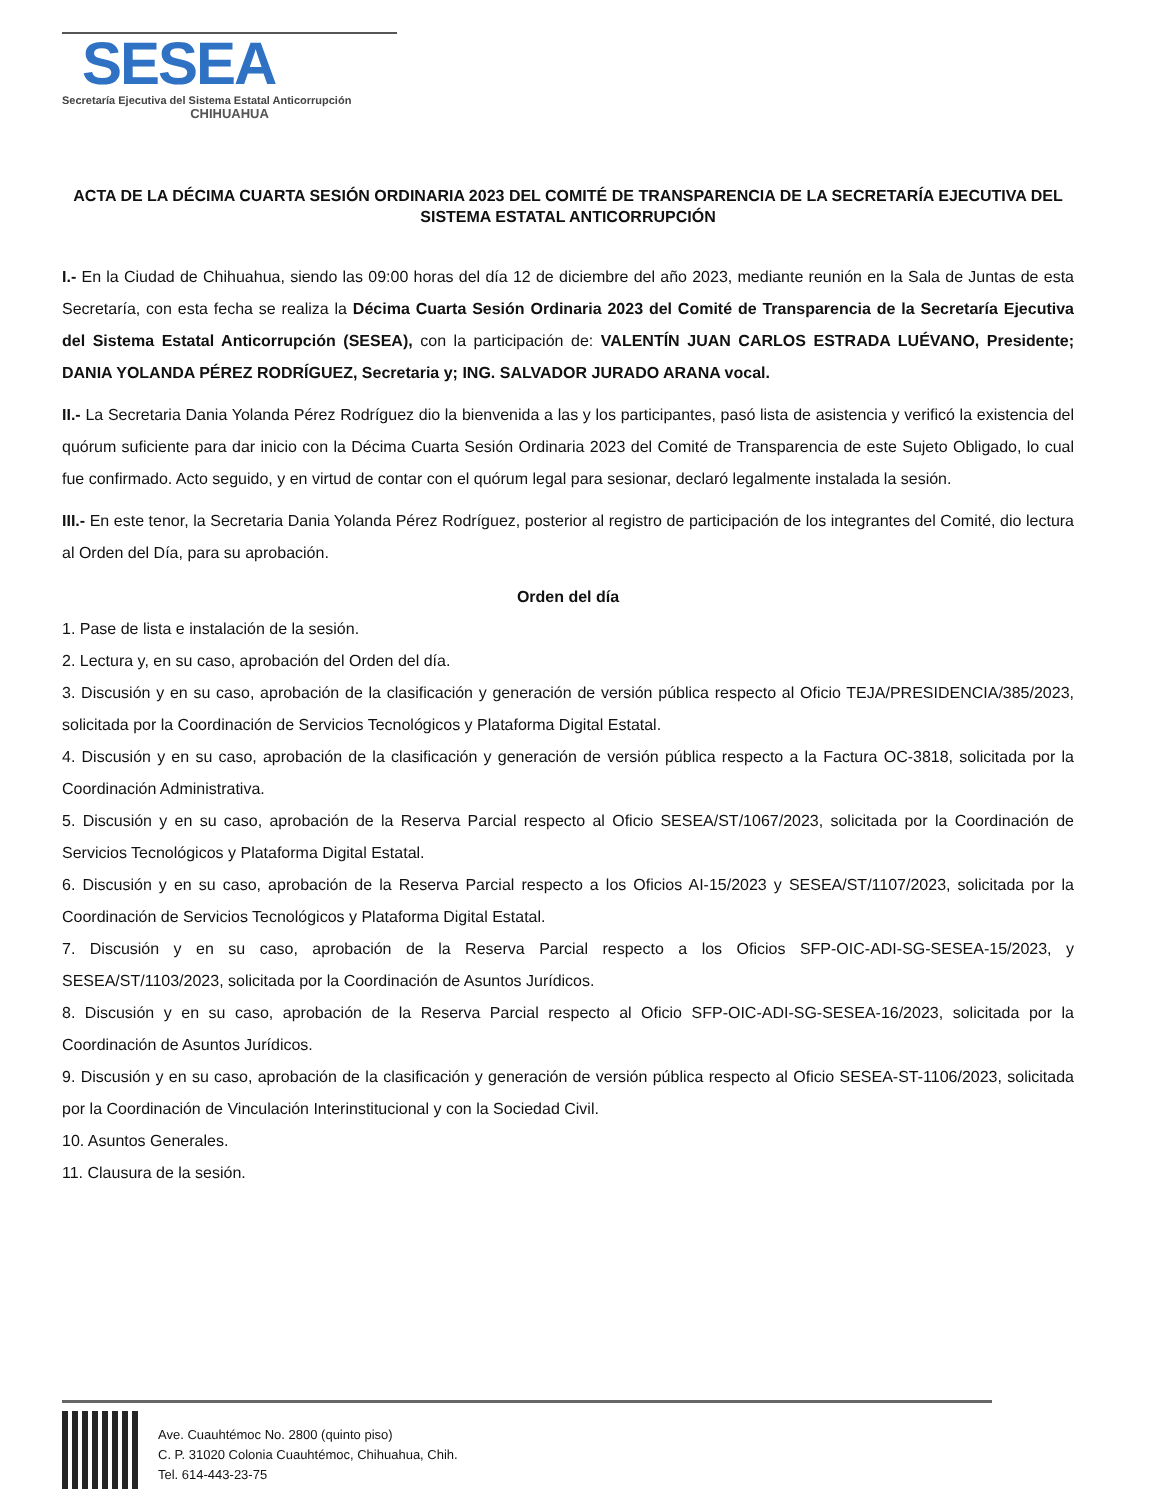SESEA
Secretaría Ejecutiva del Sistema Estatal Anticorrupción
CHIHUAHUA
ACTA DE LA DÉCIMA CUARTA SESIÓN ORDINARIA 2023 DEL COMITÉ DE TRANSPARENCIA DE LA SECRETARÍA EJECUTIVA DEL SISTEMA ESTATAL ANTICORRUPCIÓN
I.- En la Ciudad de Chihuahua, siendo las 09:00 horas del día 12 de diciembre del año 2023, mediante reunión en la Sala de Juntas de esta Secretaría, con esta fecha se realiza la Décima Cuarta Sesión Ordinaria 2023 del Comité de Transparencia de la Secretaría Ejecutiva del Sistema Estatal Anticorrupción (SESEA), con la participación de: VALENTÍN JUAN CARLOS ESTRADA LUÉVANO, Presidente; DANIA YOLANDA PÉREZ RODRÍGUEZ, Secretaria y; ING. SALVADOR JURADO ARANA vocal.
II.- La Secretaria Dania Yolanda Pérez Rodríguez dio la bienvenida a las y los participantes, pasó lista de asistencia y verificó la existencia del quórum suficiente para dar inicio con la Décima Cuarta Sesión Ordinaria 2023 del Comité de Transparencia de este Sujeto Obligado, lo cual fue confirmado. Acto seguido, y en virtud de contar con el quórum legal para sesionar, declaró legalmente instalada la sesión.
III.- En este tenor, la Secretaria Dania Yolanda Pérez Rodríguez, posterior al registro de participación de los integrantes del Comité, dio lectura al Orden del Día, para su aprobación.
Orden del día
1. Pase de lista e instalación de la sesión.
2. Lectura y, en su caso, aprobación del Orden del día.
3. Discusión y en su caso, aprobación de la clasificación y generación de versión pública respecto al Oficio TEJA/PRESIDENCIA/385/2023, solicitada por la Coordinación de Servicios Tecnológicos y Plataforma Digital Estatal.
4. Discusión y en su caso, aprobación de la clasificación y generación de versión pública respecto a la Factura OC-3818, solicitada por la Coordinación Administrativa.
5. Discusión y en su caso, aprobación de la Reserva Parcial respecto al Oficio SESEA/ST/1067/2023, solicitada por la Coordinación de Servicios Tecnológicos y Plataforma Digital Estatal.
6. Discusión y en su caso, aprobación de la Reserva Parcial respecto a los Oficios AI-15/2023 y SESEA/ST/1107/2023, solicitada por la Coordinación de Servicios Tecnológicos y Plataforma Digital Estatal.
7. Discusión y en su caso, aprobación de la Reserva Parcial respecto a los Oficios SFP-OIC-ADI-SG-SESEA-15/2023, y SESEA/ST/1103/2023, solicitada por la Coordinación de Asuntos Jurídicos.
8. Discusión y en su caso, aprobación de la Reserva Parcial respecto al Oficio SFP-OIC-ADI-SG-SESEA-16/2023, solicitada por la Coordinación de Asuntos Jurídicos.
9. Discusión y en su caso, aprobación de la clasificación y generación de versión pública respecto al Oficio SESEA-ST-1106/2023, solicitada por la Coordinación de Vinculación Interinstitucional y con la Sociedad Civil.
10. Asuntos Generales.
11. Clausura de la sesión.
Ave. Cuauhtémoc No. 2800 (quinto piso)
C. P. 31020 Colonia Cuauhtémoc, Chihuahua, Chih.
Tel. 614-443-23-75